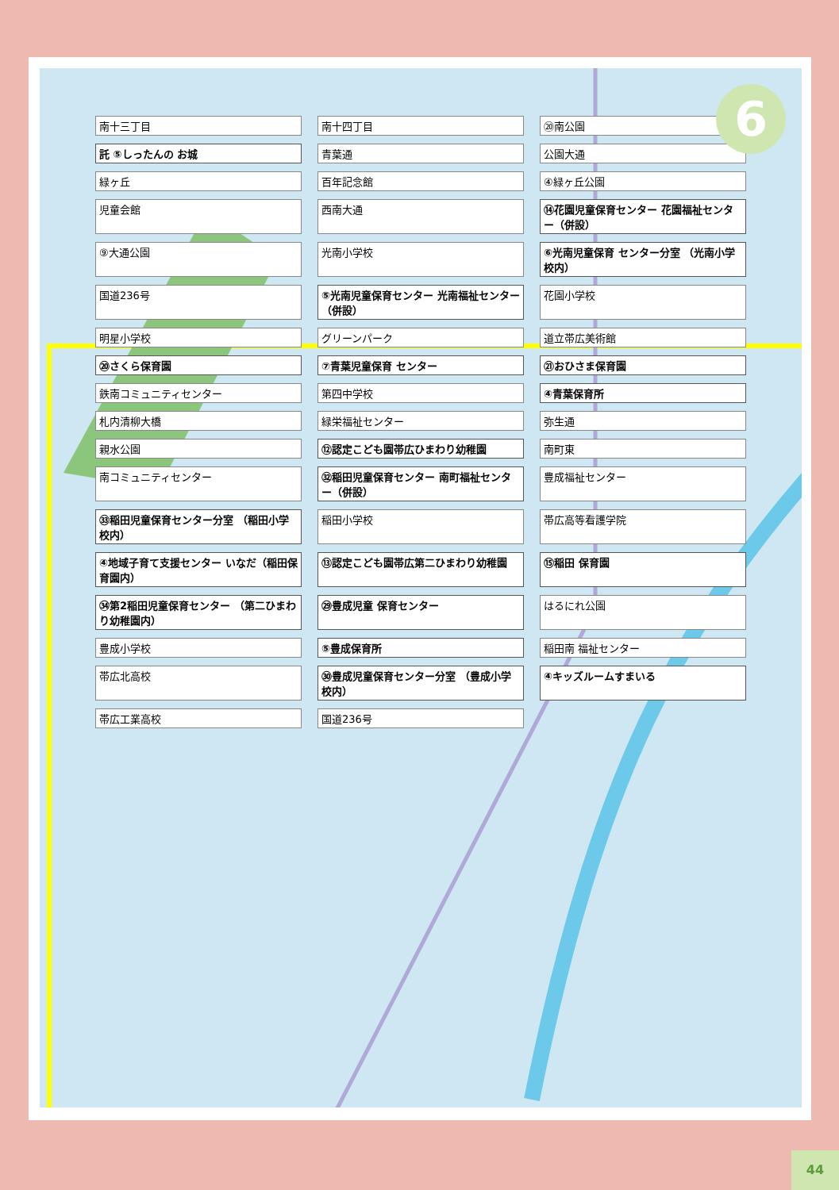南十三丁目
南十四丁目
⑳南公園
託 ⑤しったんの お城
青葉通
公園大通
緑ヶ丘
百年記念館
④緑ヶ丘公園
児童会館
西南大通
⑭花園児童保育センター 花園福祉センター（併設）
⑨大通公園
光南小学校
⑥光南児童保育 センター分室 （光南小学校内）
国道236号
⑤光南児童保育センター 光南福祉センター（併設）
花園小学校
明星小学校
グリーンパーク
道立帯広美術館
⑳さくら保育園
⑦青葉児童保育 センター
㉑おひさま保育園
鉄南コミュニティセンター
第四中学校
④青葉保育所
札内清柳大橋
緑栄福祉センター
弥生通
親水公園
⑫認定こども園帯広ひまわり幼稚園
南町東
南コミュニティセンター
㉜稲田児童保育センター 南町福祉センター（併設）
豊成福祉センター
㉝稲田児童保育センター分室 （稲田小学校内）
稲田小学校
帯広高等看護学院
④地域子育て支援センター いなだ（稲田保育園内）
⑬認定こども園帯広第二ひまわり幼稚園
⑮稲田 保育園
㉞第2稲田児童保育センター （第二ひまわり幼稚園内）
㉙豊成児童 保育センター
はるにれ公園
豊成小学校
⑤豊成保育所
稲田南 福祉センター
帯広北高校
㉚豊成児童保育センター分室 （豊成小学校内）
④キッズルームすまいる
帯広工業高校
国道236号
6
44